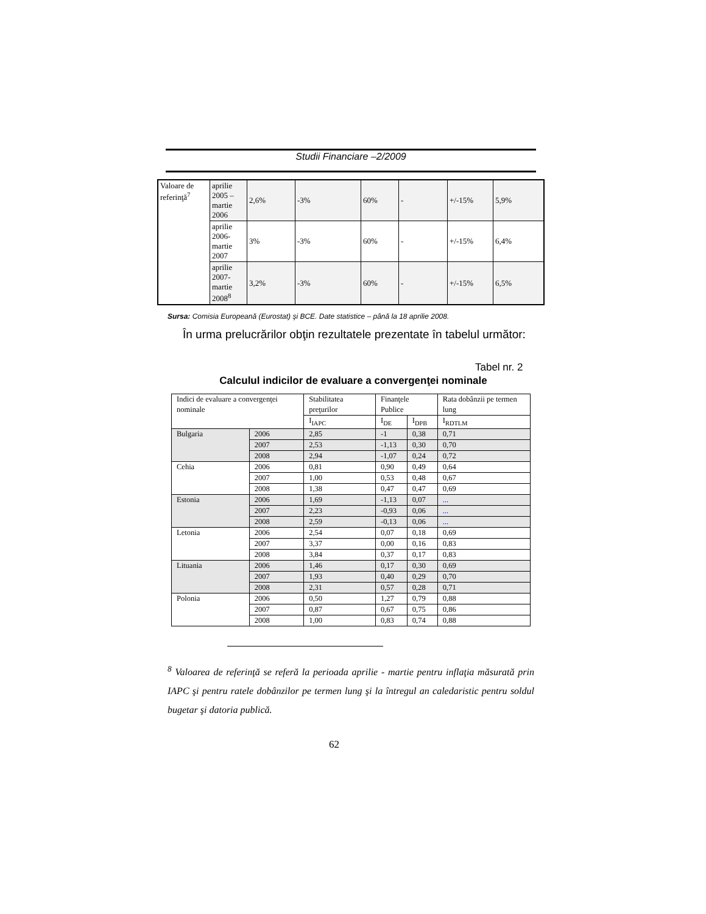Studii Financiare –2/2009
| Valoare de referinţă<sup>7</sup> | aprilie 2005 – martie 2006 | 2,6% | -3% | 60% | - | +/-15% | 5,9% |
| | aprilie 2006-martie 2007 | 3% | -3% | 60% | - | +/-15% | 6,4% |
| | aprilie 2007-martie 2008<sup>8</sup> | 3,2% | -3% | 60% | - | +/-15% | 6,5% |
Sursa: Comisia Europeană (Eurostat) şi BCE. Date statistice – până la 18 aprilie 2008.
În urma prelucrărilor obţin rezultatele prezentate în tabelul următor:
Tabel nr. 2
Calculul indicilor de evaluare a convergenţei nominale
| Indici de evaluare a convergenţei nominale | | Stabilitatea preţurilor | Finanţele Publice | | Rata dobânzii pe termen lung |
| | | I<sub>IAPC</sub> | I<sub>DE</sub> | I<sub>DPB</sub> | I<sub>RDTLM</sub> |
| Bulgaria | 2006 | 2,85 | -1 | 0,38 | 0,71 |
| | 2007 | 2,53 | -1,13 | 0,30 | 0,70 |
| | 2008 | 2,94 | -1,07 | 0,24 | 0,72 |
| Cehia | 2006 | 0,81 | 0,90 | 0,49 | 0,64 |
| | 2007 | 1,00 | 0,53 | 0,48 | 0,67 |
| | 2008 | 1,38 | 0,47 | 0,47 | 0,69 |
| Estonia | 2006 | 1,69 | -1,13 | 0,07 | ... |
| | 2007 | 2,23 | -0,93 | 0,06 | ... |
| | 2008 | 2,59 | -0,13 | 0,06 | ... |
| Letonia | 2006 | 2,54 | 0,07 | 0,18 | 0,69 |
| | 2007 | 3,37 | 0,00 | 0,16 | 0,83 |
| | 2008 | 3,84 | 0,37 | 0,17 | 0,83 |
| Lituania | 2006 | 1,46 | 0,17 | 0,30 | 0,69 |
| | 2007 | 1,93 | 0,40 | 0,29 | 0,70 |
| | 2008 | 2,31 | 0,57 | 0,28 | 0,71 |
| Polonia | 2006 | 0,50 | 1,27 | 0,79 | 0,88 |
| | 2007 | 0,87 | 0,67 | 0,75 | 0,86 |
| | 2008 | 1,00 | 0,83 | 0,74 | 0,88 |
<sup>8</sup> Valoarea de referinţă se referă la perioada aprilie - martie pentru inflaţia măsurată prin IAPC şi pentru ratele dobânzilor pe termen lung şi la întregul an caledaristic pentru soldul bugetar şi datoria publică.
62